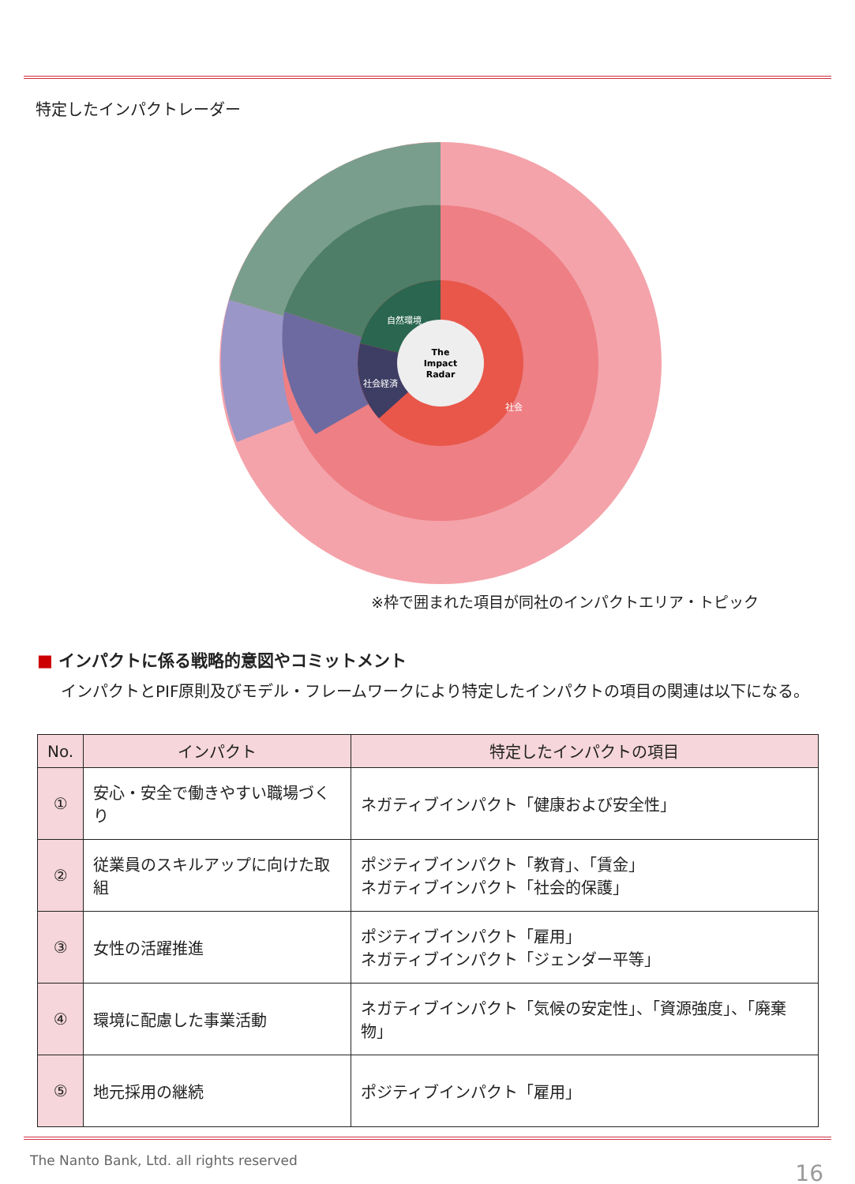特定したインパクトレーダー
The
Impact
Radar
社会
社会経済
自然環境
※枠で囲まれた項目が同社のインパクトエリア・トピック
■ インパクトに係る戦略的意図やコミットメント
インパクトとPIF原則及びモデル・フレームワークにより特定したインパクトの項目の関連は以下になる。
| No. | インパクト | 特定したインパクトの項目 |
| --- | --- | --- |
| ① | 安心・安全で働きやすい職場づくり | ネガティブインパクト「健康および安全性」 |
| ② | 従業員のスキルアップに向けた取組 | ポジティブインパクト「教育」、「賃金」 ネガティブインパクト「社会的保護」 |
| ③ | 女性の活躍推進 | ポジティブインパクト「雇用」 ネガティブインパクト「ジェンダー平等」 |
| ④ | 環境に配慮した事業活動 | ネガティブインパクト「気候の安定性」、「資源強度」、「廃棄物」 |
| ⑤ | 地元採用の継続 | ポジティブインパクト「雇用」 |
The Nanto Bank, Ltd. all rights reserved
16